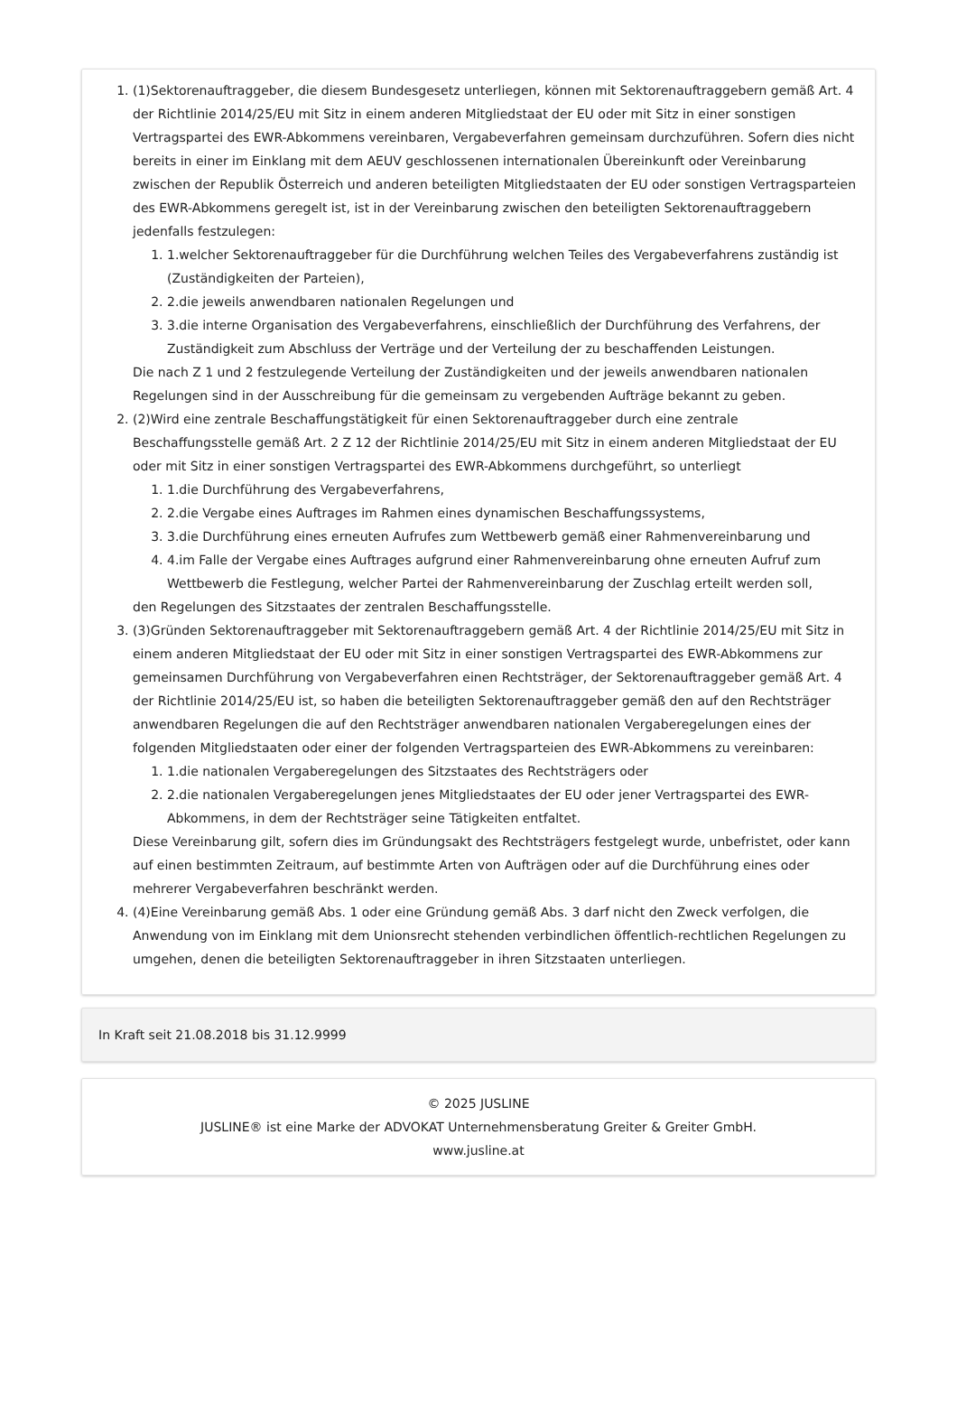1. (1)Sektorenauftraggeber, die diesem Bundesgesetz unterliegen, können mit Sektorenauftraggebern gemäß Art. 4 der Richtlinie 2014/25/EU mit Sitz in einem anderen Mitgliedstaat der EU oder mit Sitz in einer sonstigen Vertragspartei des EWR-Abkommens vereinbaren, Vergabeverfahren gemeinsam durchzuführen. Sofern dies nicht bereits in einer im Einklang mit dem AEUV geschlossenen internationalen Übereinkunft oder Vereinbarung zwischen der Republik Österreich und anderen beteiligten Mitgliedstaaten der EU oder sonstigen Vertragsparteien des EWR-Abkommens geregelt ist, ist in der Vereinbarung zwischen den beteiligten Sektorenauftraggebern jedenfalls festzulegen:
1. 1.welcher Sektorenauftraggeber für die Durchführung welchen Teiles des Vergabeverfahrens zuständig ist (Zuständigkeiten der Parteien),
2. 2.die jeweils anwendbaren nationalen Regelungen und
3. 3.die interne Organisation des Vergabeverfahrens, einschließlich der Durchführung des Verfahrens, der Zuständigkeit zum Abschluss der Verträge und der Verteilung der zu beschaffenden Leistungen.
Die nach Z 1 und 2 festzulegende Verteilung der Zuständigkeiten und der jeweils anwendbaren nationalen Regelungen sind in der Ausschreibung für die gemeinsam zu vergebenden Aufträge bekannt zu geben.
2. (2)Wird eine zentrale Beschaffungstätigkeit für einen Sektorenauftraggeber durch eine zentrale Beschaffungsstelle gemäß Art. 2 Z 12 der Richtlinie 2014/25/EU mit Sitz in einem anderen Mitgliedstaat der EU oder mit Sitz in einer sonstigen Vertragspartei des EWR-Abkommens durchgeführt, so unterliegt
1. 1.die Durchführung des Vergabeverfahrens,
2. 2.die Vergabe eines Auftrages im Rahmen eines dynamischen Beschaffungssystems,
3. 3.die Durchführung eines erneuten Aufrufes zum Wettbewerb gemäß einer Rahmenvereinbarung und
4. 4.im Falle der Vergabe eines Auftrages aufgrund einer Rahmenvereinbarung ohne erneuten Aufruf zum Wettbewerb die Festlegung, welcher Partei der Rahmenvereinbarung der Zuschlag erteilt werden soll,
den Regelungen des Sitzstaates der zentralen Beschaffungsstelle.
3. (3)Gründen Sektorenauftraggeber mit Sektorenauftraggebern gemäß Art. 4 der Richtlinie 2014/25/EU mit Sitz in einem anderen Mitgliedstaat der EU oder mit Sitz in einer sonstigen Vertragspartei des EWR-Abkommens zur gemeinsamen Durchführung von Vergabeverfahren einen Rechtsträger, der Sektorenauftraggeber gemäß Art. 4 der Richtlinie 2014/25/EU ist, so haben die beteiligten Sektorenauftraggeber gemäß den auf den Rechtsträger anwendbaren Regelungen die auf den Rechtsträger anwendbaren nationalen Vergaberegelungen eines der folgenden Mitgliedstaaten oder einer der folgenden Vertragsparteien des EWR-Abkommens zu vereinbaren:
1. 1.die nationalen Vergaberegelungen des Sitzstaates des Rechtsträgers oder
2. 2.die nationalen Vergaberegelungen jenes Mitgliedstaates der EU oder jener Vertragspartei des EWR-Abkommens, in dem der Rechtsträger seine Tätigkeiten entfaltet.
Diese Vereinbarung gilt, sofern dies im Gründungsakt des Rechtsträgers festgelegt wurde, unbefristet, oder kann auf einen bestimmten Zeitraum, auf bestimmte Arten von Aufträgen oder auf die Durchführung eines oder mehrerer Vergabeverfahren beschränkt werden.
4. (4)Eine Vereinbarung gemäß Abs. 1 oder eine Gründung gemäß Abs. 3 darf nicht den Zweck verfolgen, die Anwendung von im Einklang mit dem Unionsrecht stehenden verbindlichen öffentlich-rechtlichen Regelungen zu umgehen, denen die beteiligten Sektorenauftraggeber in ihren Sitzstaaten unterliegen.
In Kraft seit 21.08.2018 bis 31.12.9999
© 2025 JUSLINE
JUSLINE® ist eine Marke der ADVOKAT Unternehmensberatung Greiter & Greiter GmbH.
www.jusline.at